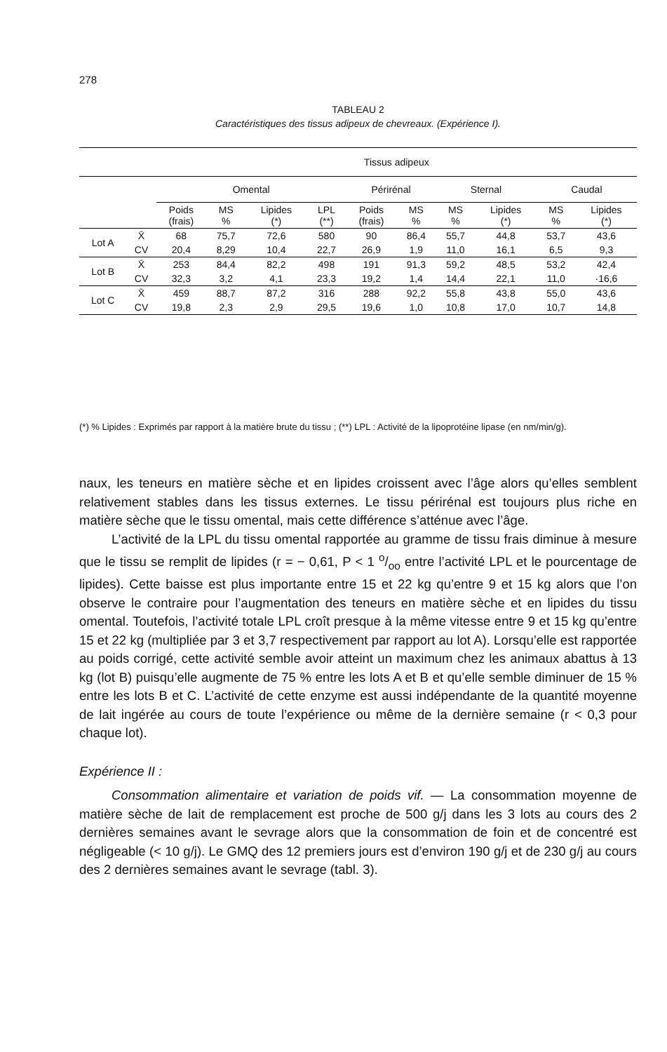278
TABLEAU 2
Caractéristiques des tissus adipeux de chevreaux. (Expérience I).
| | | Tissus adipeux | | | | | | | | | |
| --- | --- | --- | --- | --- | --- | --- | --- | --- | --- | --- | --- |
| | | Omental | | | | Périrénal | | Sternal | | Caudal | |
| | | Poids (frais) | MS % | Lipides (*) | LPL (**) | Poids (frais) | MS % | MS % | Lipides (*) | MS % | Lipides (*) |
| Lot A | X̄ | 68 | 75,7 | 72,6 | 580 | 90 | 86,4 | 55,7 | 44,8 | 53,7 | 43,6 |
| | CV | 20,4 | 8,29 | 10,4 | 22,7 | 26,9 | 1,9 | 11,0 | 16,1 | 6,5 | 9,3 |
| Lot B | X̄ | 253 | 84,4 | 82,2 | 498 | 191 | 91,3 | 59,2 | 48,5 | 53,2 | 42,4 |
| | CV | 32,3 | 3,2 | 4,1 | 23,3 | 19,2 | 1,4 | 14,4 | 22,1 | 11,0 | ·16,6 |
| Lot C | X̄ | 459 | 88,7 | 87,2 | 316 | 288 | 92,2 | 55,8 | 43,8 | 55,0 | 43,6 |
| | CV | 19,8 | 2,3 | 2,9 | 29,5 | 19,6 | 1,0 | 10,8 | 17,0 | 10,7 | 14,8 |
(*) % Lipides : Exprimés par rapport à la matière brute du tissu ; (**) LPL : Activité de la lipoprotéine lipase (en nm/min/g).
naux, les teneurs en matière sèche et en lipides croissent avec l’âge alors qu’elles semblent relativement stables dans les tissus externes. Le tissu périrénal est toujours plus riche en matière sèche que le tissu omental, mais cette différence s’atténue avec l’âge.
L’activité de la LPL du tissu omental rapportée au gramme de tissu frais diminue à mesure que le tissu se remplit de lipides (r = − 0,61, P < 1 o/oo entre l’activité LPL et le pourcentage de lipides). Cette baisse est plus importante entre 15 et 22 kg qu’entre 9 et 15 kg alors que l’on observe le contraire pour l’augmentation des teneurs en matière sèche et en lipides du tissu omental. Toutefois, l’activité totale LPL croît presque à la même vitesse entre 9 et 15 kg qu’entre 15 et 22 kg (multipliée par 3 et 3,7 respectivement par rapport au lot A). Lorsqu’elle est rapportée au poids corrigé, cette activité semble avoir atteint un maximum chez les animaux abattus à 13 kg (lot B) puisqu’elle augmente de 75 % entre les lots A et B et qu’elle semble diminuer de 15 % entre les lots B et C. L’activité de cette enzyme est aussi indépendante de la quantité moyenne de lait ingérée au cours de toute l’expérience ou même de la dernière semaine (r < 0,3 pour chaque lot).
Expérience II :
Consommation alimentaire et variation de poids vif. — La consommation moyenne de matière sèche de lait de remplacement est proche de 500 g/j dans les 3 lots au cours des 2 dernières semaines avant le sevrage alors que la consommation de foin et de concentré est négligeable (< 10 g/j). Le GMQ des 12 premiers jours est d’environ 190 g/j et de 230 g/j au cours des 2 dernières semaines avant le sevrage (tabl. 3).